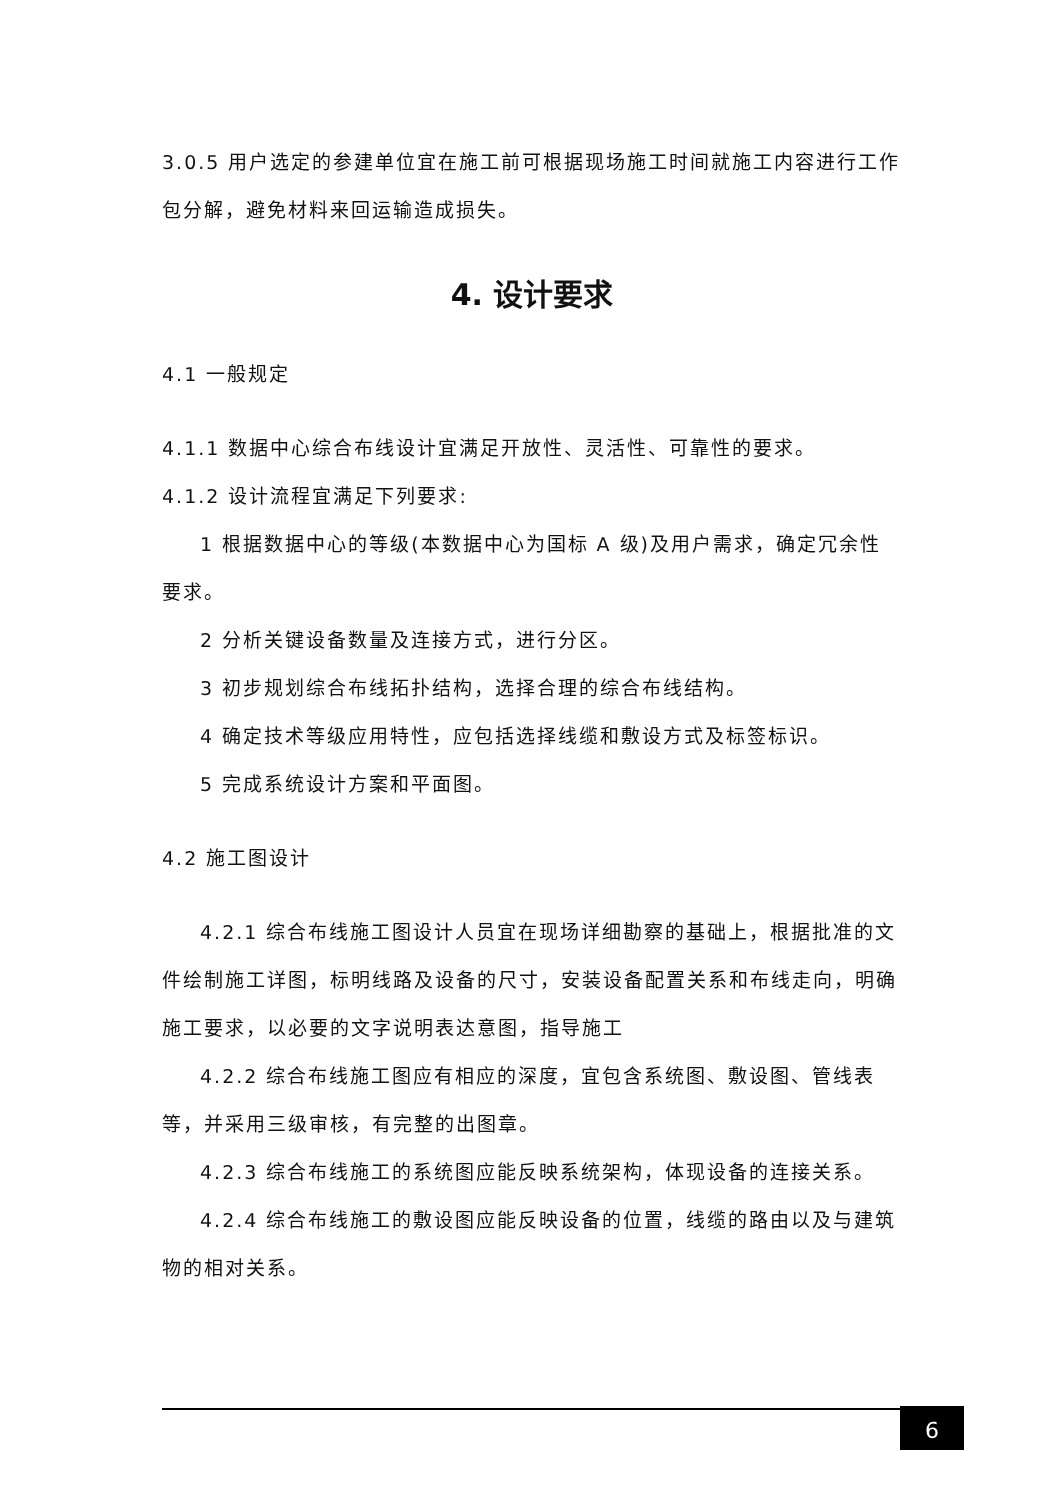3.0.5 用户选定的参建单位宜在施工前可根据现场施工时间就施工内容进行工作包分解，避免材料来回运输造成损失。
4. 设计要求
4.1 一般规定
4.1.1 数据中心综合布线设计宜满足开放性、灵活性、可靠性的要求。
4.1.2 设计流程宜满足下列要求:
1 根据数据中心的等级(本数据中心为国标 A 级)及用户需求，确定冗余性要求。
2 分析关键设备数量及连接方式，进行分区。
3 初步规划综合布线拓扑结构，选择合理的综合布线结构。
4 确定技术等级应用特性，应包括选择线缆和敷设方式及标签标识。
5 完成系统设计方案和平面图。
4.2 施工图设计
4.2.1 综合布线施工图设计人员宜在现场详细勘察的基础上，根据批准的文件绘制施工详图，标明线路及设备的尺寸，安装设备配置关系和布线走向，明确施工要求，以必要的文字说明表达意图，指导施工
4.2.2 综合布线施工图应有相应的深度，宜包含系统图、敷设图、管线表等，并采用三级审核，有完整的出图章。
4.2.3 综合布线施工的系统图应能反映系统架构，体现设备的连接关系。
4.2.4 综合布线施工的敷设图应能反映设备的位置，线缆的路由以及与建筑物的相对关系。
6